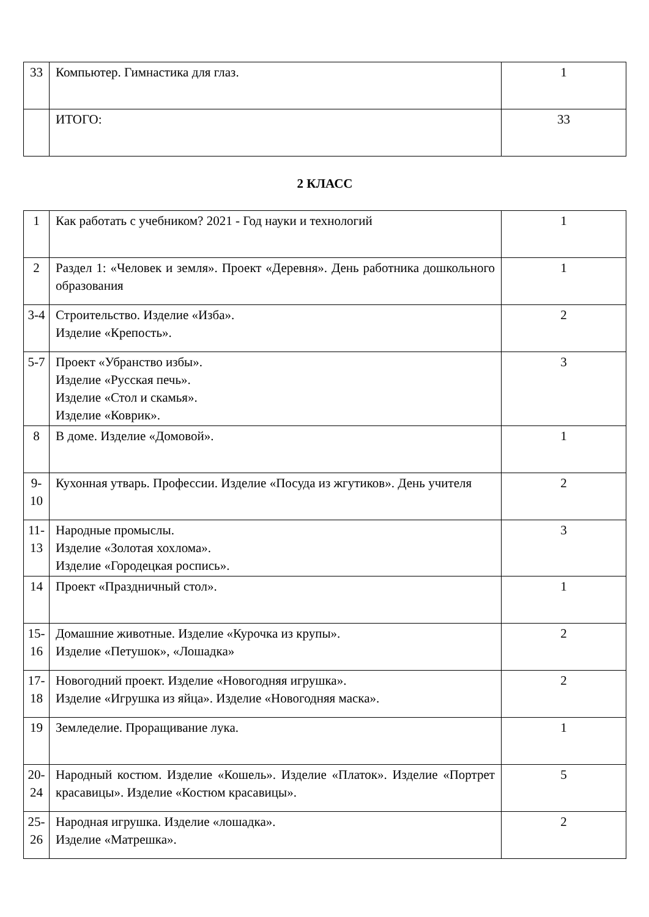| 33 | Компьютер. Гимнастика для глаз. | 1 |
| | ИТОГО: | 33 |
2 КЛАСС
| 1 | Как работать с учебником? 2021 - Год науки и технологий | 1 |
| 2 | Раздел 1: «Человек и земля». Проект «Деревня». День работника дошкольного образования | 1 |
| 3-4 | Строительство. Изделие «Изба». Изделие «Крепость». | 2 |
| 5-7 | Проект «Убранство избы». Изделие «Русская печь». Изделие «Стол и скамья». Изделие «Коврик». | 3 |
| 8 | В доме. Изделие «Домовой». | 1 |
| 9-10 | Кухонная утварь. Профессии. Изделие «Посуда из жгутиков». День учителя | 2 |
| 11-13 | Народные промыслы. Изделие «Золотая хохлома». Изделие «Городецкая роспись». | 3 |
| 14 | Проект «Праздничный стол». | 1 |
| 15-16 | Домашние животные. Изделие «Курочка из крупы». Изделие «Петушок», «Лошадка» | 2 |
| 17-18 | Новогодний проект. Изделие «Новогодняя игрушка». Изделие «Игрушка из яйца». Изделие «Новогодняя маска». | 2 |
| 19 | Земледелие. Проращивание лука. | 1 |
| 20-24 | Народный костюм. Изделие «Кошель». Изделие «Платок». Изделие «Портрет красавицы». Изделие «Костюм красавицы». | 5 |
| 25-26 | Народная игрушка. Изделие «лошадка». Изделие «Матрешка». | 2 |